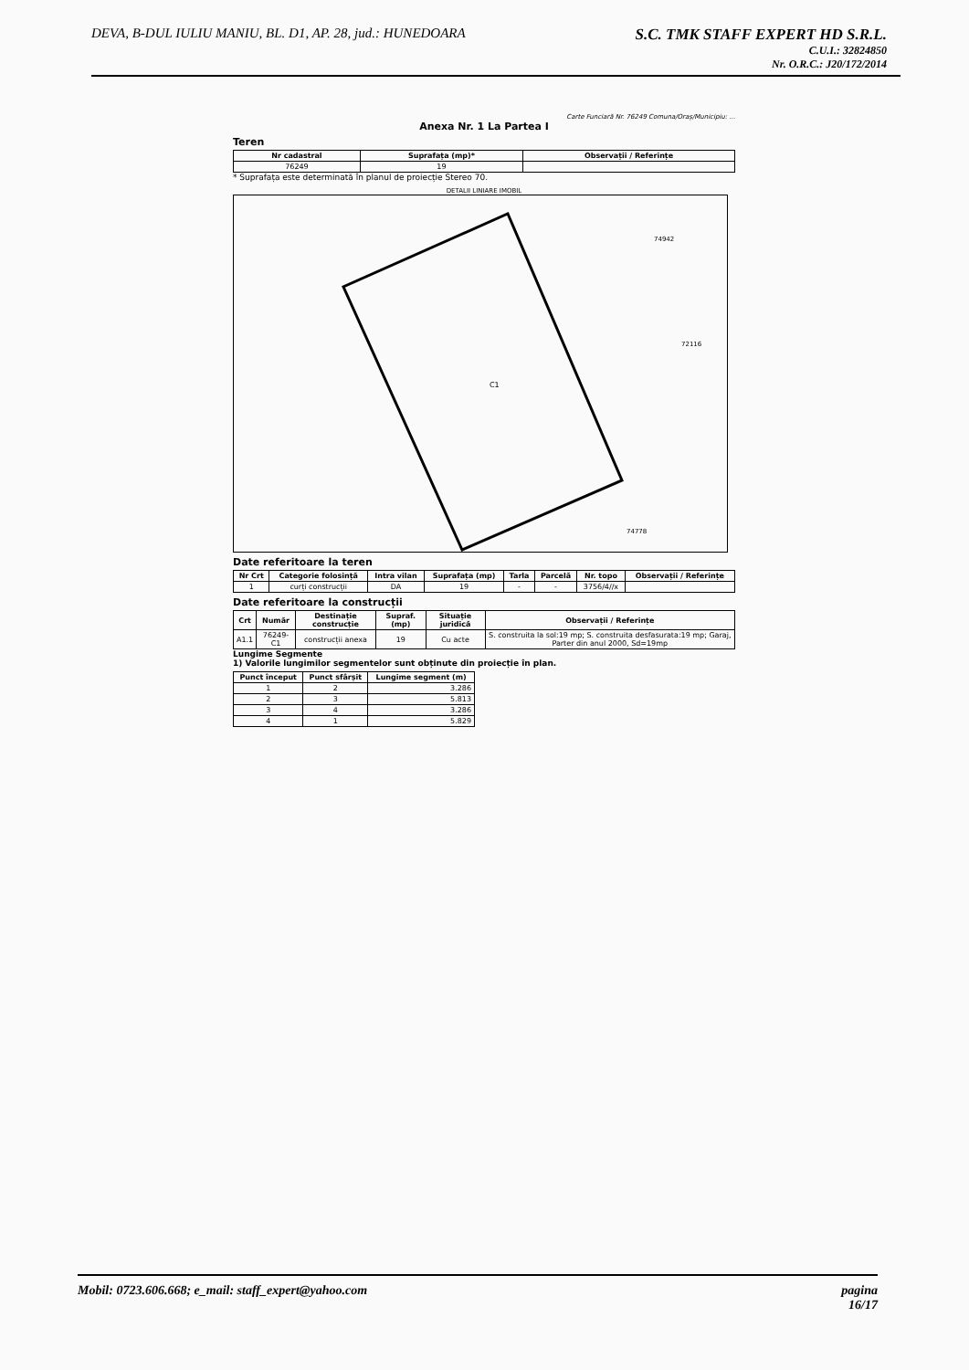DEVA, B-DUL IULIU MANIU, BL. D1, AP. 28, jud.: HUNEDOARA
S.C. TMK STAFF EXPERT HD S.R.L.
C.U.I.: 32824850
Nr. O.R.C.: J20/172/2014
Carte Funciară Nr. 76249 Comuna/Oraș/Municipiu: ...
Anexa Nr. 1 La Partea I
Teren
| Nr cadastral | Suprafața (mp)* | Observații / Referințe |
| --- | --- | --- |
| 76249 | 19 | |
* Suprafața este determinată în planul de proiecție Stereo 70.
DETALII LINIARE IMOBIL
C1
74942
72116
74778
Date referitoare la teren
| Nr Crt | Categorie folosință | Intra vilan | Suprafața (mp) | Tarla | Parcelă | Nr. topo | Observații / Referințe |
| --- | --- | --- | --- | --- | --- | --- | --- |
| 1 | curți construcții | DA | 19 | - | - | 3756/4//x | |
Date referitoare la construcții
| Crt | Număr | Destinație construcție | Supraf. (mp) | Situație juridică | Observații / Referințe |
| --- | --- | --- | --- | --- | --- |
| A1.1 | 76249-C1 | construcții anexa | 19 | Cu acte | S. construita la sol:19 mp; S. construita desfasurata:19 mp; Garaj, Parter din anul 2000, Sd=19mp |
Lungime Segmente
1) Valorile lungimilor segmentelor sunt obținute din proiecție în plan.
| Punct început | Punct sfârșit | Lungime segment (m) |
| --- | --- | --- |
| 1 | 2 | 3.286 |
| 2 | 3 | 5.813 |
| 3 | 4 | 3.286 |
| 4 | 1 | 5.829 |
Mobil: 0723.606.668; e_mail: staff_expert@yahoo.com
pagina
16/17